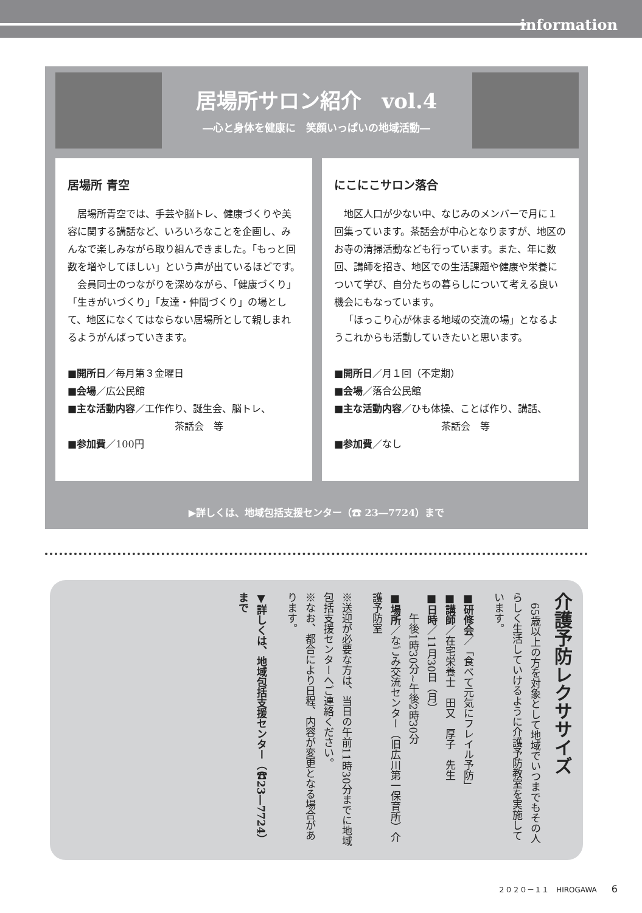information
居場所サロン紹介　vol.4
―心と身体を健康に　笑顔いっぱいの地域活動―
居場所 青空
居場所青空では、手芸や脳トレ、健康づくりや美容に関する講話など、いろいろなことを企画し、みんなで楽しみながら取り組んできました。「もっと回数を増やしてほしい」という声が出ているほどです。
会員同士のつながりを深めながら、「健康づくり」「生きがいづくり」「友達・仲間づくり」の場として、地区になくてはならない居場所として親しまれるようがんばっていきます。
■開所日／毎月第３金曜日
■会場／広公民館
■主な活動内容／工作作り、誕生会、脳トレ、
　　　　　　　　　　　茶話会　等
■参加費／100円
にこにこサロン落合
地区人口が少ない中、なじみのメンバーで月に１回集っています。茶話会が中心となりますが、地区のお寺の清掃活動なども行っています。また、年に数回、講師を招き、地区での生活課題や健康や栄養について学び、自分たちの暮らしについて考える良い機会にもなっています。
「ほっこり心が休まる地域の交流の場」となるようこれからも活動していきたいと思います。
■開所日／月１回（不定期）
■会場／落合公民館
■主な活動内容／ひも体操、ことば作り、講話、
　　　　　　　　　　　茶話会　等
■参加費／なし
▶詳しくは、地域包括支援センター（☎ 23―7724）まで
介護予防レクササイズ
　65歳以上の方を対象として地域でいつまでもその人らしく生活していけるように介護予防教室を実施しています。
■研修会／「食べて元気にフレイル予防」
■講師／在宅栄養士　田又　厚子　先生
■日時／11月30日（月）
　　午後1時30分~午後2時30分
■場所／なごみ交流センター（旧広川第一保育所）介護予防室
※送迎が必要な方は、当日の午前11時30分までに地域包括支援センターへご連絡ください。
※なお、都合により日程、内容が変更となる場合があります。
▼詳しくは、地域包括支援センター（☎23―7724）まで
２０２０－１１　HIROGAWA　　6